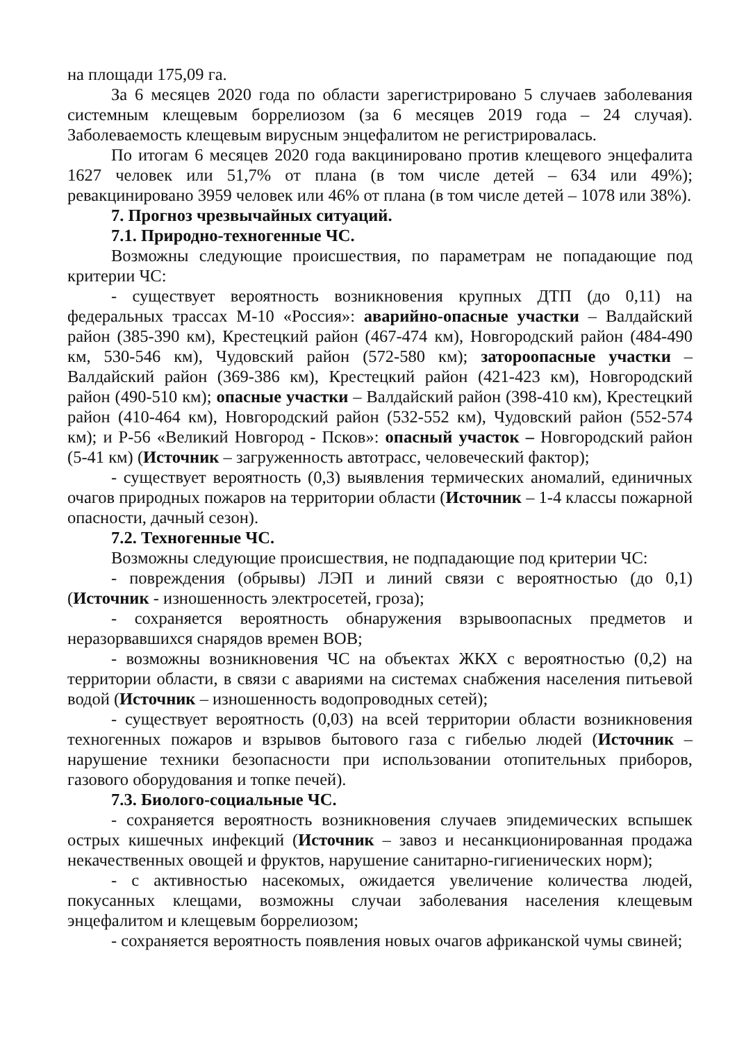на площади 175,09 га.
За 6 месяцев 2020 года по области зарегистрировано 5 случаев заболевания системным клещевым боррелиозом (за 6 месяцев 2019 года – 24 случая). Заболеваемость клещевым вирусным энцефалитом не регистрировалась.
По итогам 6 месяцев 2020 года вакцинировано против клещевого энцефалита 1627 человек или 51,7% от плана (в том числе детей – 634 или 49%); ревакцинировано 3959 человек или 46% от плана (в том числе детей – 1078 или 38%).
7. Прогноз чрезвычайных ситуаций.
7.1. Природно-техногенные ЧС.
Возможны следующие происшествия, по параметрам не попадающие под критерии ЧС:
- существует вероятность возникновения крупных ДТП (до 0,11) на федеральных трассах М-10 «Россия»: аварийно-опасные участки – Валдайский район (385-390 км), Крестецкий район (467-474 км), Новгородский район (484-490 км, 530-546 км), Чудовский район (572-580 км); затороопасные участки – Валдайский район (369-386 км), Крестецкий район (421-423 км), Новгородский район (490-510 км); опасные участки – Валдайский район (398-410 км), Крестецкий район (410-464 км), Новгородский район (532-552 км), Чудовский район (552-574 км); и Р-56 «Великий Новгород - Псков»: опасный участок – Новгородский район (5-41 км) (Источник – загруженность автотрасс, человеческий фактор);
- существует вероятность (0,3) выявления термических аномалий, единичных очагов природных пожаров на территории области (Источник – 1-4 классы пожарной опасности, дачный сезон).
7.2. Техногенные ЧС.
Возможны следующие происшествия, не подпадающие под критерии ЧС:
- повреждения (обрывы) ЛЭП и линий связи с вероятностью (до 0,1) (Источник - изношенность электросетей, гроза);
- сохраняется вероятность обнаружения взрывоопасных предметов и неразорвавшихся снарядов времен ВОВ;
- возможны возникновения ЧС на объектах ЖКХ с вероятностью (0,2) на территории области, в связи с авариями на системах снабжения населения питьевой водой (Источник – изношенность водопроводных сетей);
- существует вероятность (0,03) на всей территории области возникновения техногенных пожаров и взрывов бытового газа с гибелью людей (Источник – нарушение техники безопасности при использовании отопительных приборов, газового оборудования и топке печей).
7.3. Биолого-социальные ЧС.
- сохраняется вероятность возникновения случаев эпидемических вспышек острых кишечных инфекций (Источник – завоз и несанкционированная продажа некачественных овощей и фруктов, нарушение санитарно-гигиенических норм);
- с активностью насекомых, ожидается увеличение количества людей, покусанных клещами, возможны случаи заболевания населения клещевым энцефалитом и клещевым боррелиозом;
- сохраняется вероятность появления новых очагов африканской чумы свиней;